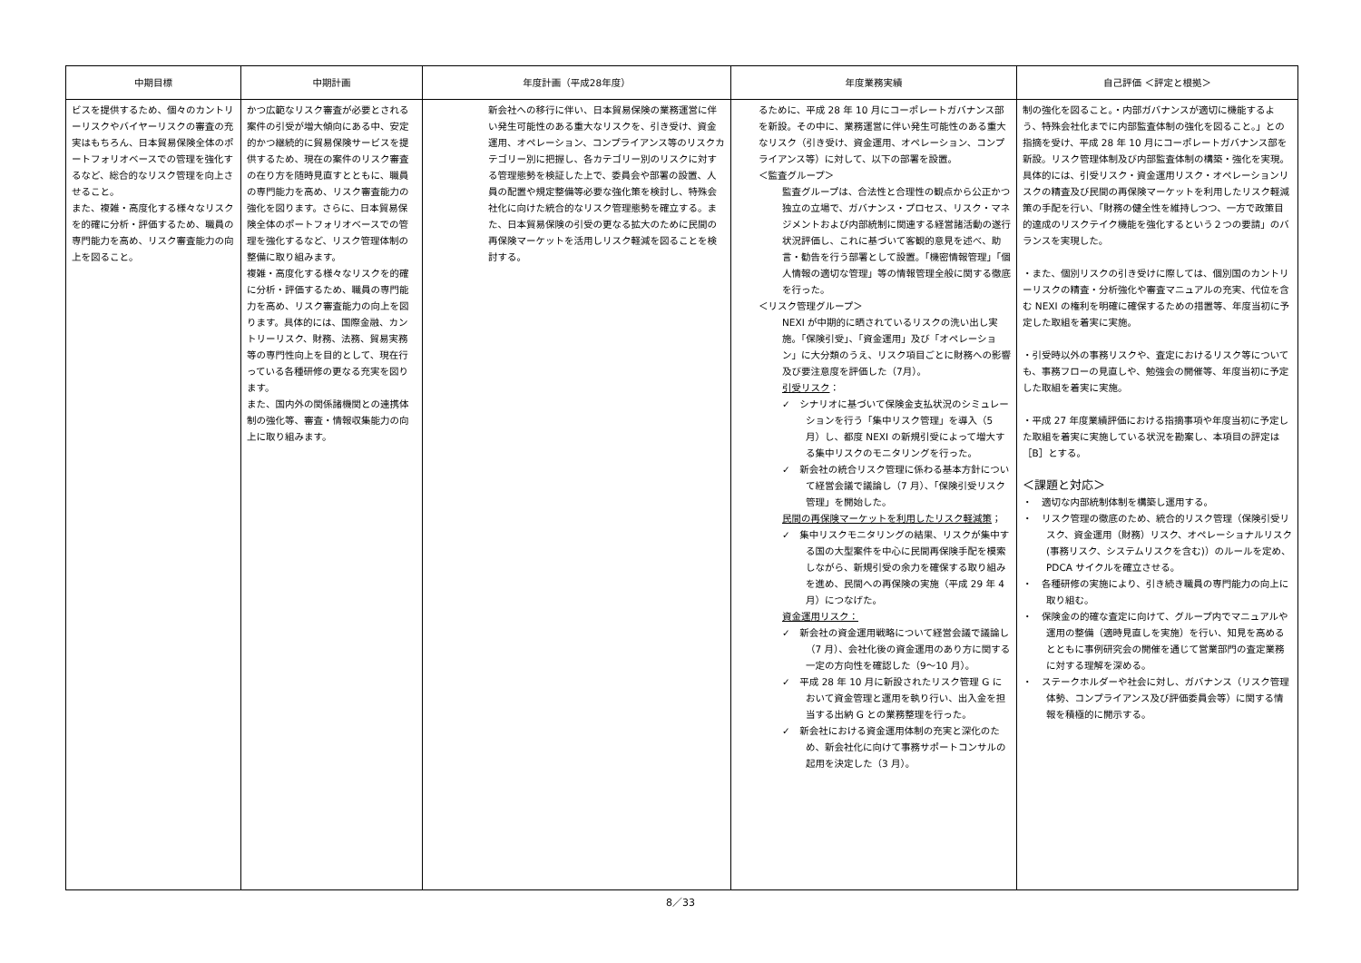| 中期目標 | 中期計画 | 年度計画（平成28年度） | 年度業務実績 | 自己評価 ＜評定と根拠＞ |
| --- | --- | --- | --- | --- |
| ビスを提供するため、個々のカントリーリスクやバイヤーリスクの審査の充実はもちろん、日本貿易保険全体のポートフォリオベースでの管理を強化するなど、総合的なリスク管理を向上させること。 また、複雑・高度化する様々なリスクを的確に分析・評価するため、職員の専門能力を高め、リスク審査能力の向上を図ること。 | かつ広範なリスク審査が必要とされる案件の引受が増大傾向にある中、安定的かつ継続的に貿易保険サービスを提供するため、現在の案件のリスク審査の在り方を随時見直すとともに、職員の専門能力を高め、リスク審査能力の強化を図ります。さらに、日本貿易保険全体のポートフォリオベースでの管理を強化するなど、リスク管理体制の整備に取り組みます。 複雑・高度化する様々なリスクを的確に分析・評価するため、職員の専門能力を高め、リスク審査能力の向上を図ります。具体的には、国際金融、カントリーリスク、財務、法務、貿易実務等の専門性向上を目的として、現在行っている各種研修の更なる充実を図ります。 また、国内外の関係諸機関との連携体制の強化等、審査・情報収集能力の向上に取り組みます。 | 新会社への移行に伴い、日本貿易保険の業務運営に伴い発生可能性のある重大なリスクを、引き受け、資金運用、オペレーション、コンプライアンス等のリスクカテゴリー別に把握し、各カテゴリー別のリスクに対する管理態勢を検証した上で、委員会や部署の設置、人員の配置や規定整備等必要な強化策を検討し、特殊会社化に向けた統合的なリスク管理態勢を確立する。また、日本貿易保険の引受の更なる拡大のために民間の再保険マーケットを活用しリスク軽減を図ることを検討する。 | るために、平成 28 年 10 月にコーポレートガバナンス部を新設。その中に、業務運営に伴い発生可能性のある重大なリスク（引き受け、資金運用、オペレーション、コンプライアンス等）に対して、以下の部署を設置。 ＜監査グループ＞ 監査グループは、合法性と合理性の観点から公正かつ独立の立場で、ガバナンス・プロセス、リスク・マネジメントおよび内部統制に関連する経営諸活動の遂行状況評価し、これに基づいて客観的意見を述べ、助言・勧告を行う部署として設置。「機密情報管理」「個人情報の適切な管理」等の情報管理全般に関する徹底を行った。 ＜リスク管理グループ＞ NEXI が中期的に晒されているリスクの洗い出し実施。「保険引受」、「資金運用」及び「オペレーション」に大分類のうえ、リスク項目ごとに財務への影響及び要注意度を評価した（7月）。 引受リスク ： ✓ シナリオに基づいて保険金支払状況のシミュレーションを行う「集中リスク管理」を導入（5 月）し、都度 NEXI の新規引受によって増大する集中リスクのモニタリングを行った。 ✓ 新会社の統合リスク管理に係わる基本方針について経営会議で議論し（7 月）、「保険引受リスク管理」を開始した。 民間の再保険マーケットを利用したリスク軽減策 ； ✓ 集中リスクモニタリングの結果、リスクが集中する国の大型案件を中心に民間再保険手配を模索しながら、新規引受の余力を確保する取り組みを進め、民間への再保険の実施（平成 29 年 4 月）につなげた。 資金運用リスク： ✓ 新会社の資金運用戦略について経営会議で議論し（7 月）、会社化後の資金運用のあり方に関する一定の方向性を確認した（9～10 月）。 ✓ 平成 28 年 10 月に新設されたリスク管理 G において資金管理と運用を執り行い、出入金を担当する出納 G との業務整理を行った。 ✓ 新会社における資金運用体制の充実と深化のため、新会社化に向けて事務サポートコンサルの起用を決定した（3 月）。 | 制の強化を図ること。・内部ガバナンスが適切に機能するよう、特殊会社化までに内部監査体制の強化を図ること。」との指摘を受け、平成 28 年 10 月にコーポレートガバナンス部を新設。リスク管理体制及び内部監査体制の構築・強化を実現。具体的には、引受リスク・資金運用リスク・オペレーションリスクの精査及び民間の再保険マーケットを利用したリスク軽減策の手配を行い、「財務の健全性を維持しつつ、一方で政策目的達成のリスクテイク機能を強化するという２つの要請」のバランスを実現した。 ・また、個別リスクの引き受けに際しては、個別国のカントリーリスクの精査・分析強化や審査マニュアルの充実、代位を含む NEXI の権利を明確に確保するための措置等、年度当初に予定した取組を着実に実施。 ・引受時以外の事務リスクや、査定におけるリスク等についても、事務フローの見直しや、勉強会の開催等、年度当初に予定した取組を着実に実施。 ・平成 27 年度業績評価における指摘事項や年度当初に予定した取組を着実に実施している状況を勘案し、本項目の評定は［B］とする。 ＜課題と対応＞ ・ 適切な内部統制体制を構築し運用する。 ・ リスク管理の徹底のため、統合的リスク管理（保険引受リスク、資金運用（財務）リスク、オペレーショナルリスク(事務リスク、システムリスクを含む)）のルールを定め、PDCA サイクルを確立させる。 ・ 各種研修の実施により、引き続き職員の専門能力の向上に取り組む。 ・ 保険金の的確な査定に向けて、グループ内でマニュアルや運用の整備（適時見直しを実施）を行い、知見を高めるとともに事例研究会の開催を通じて営業部門の査定業務に対する理解を深める。 ・ ステークホルダーや社会に対し、ガバナンス（リスク管理体勢、コンプライアンス及び評価委員会等）に関する情報を積極的に開示する。 |
8／33